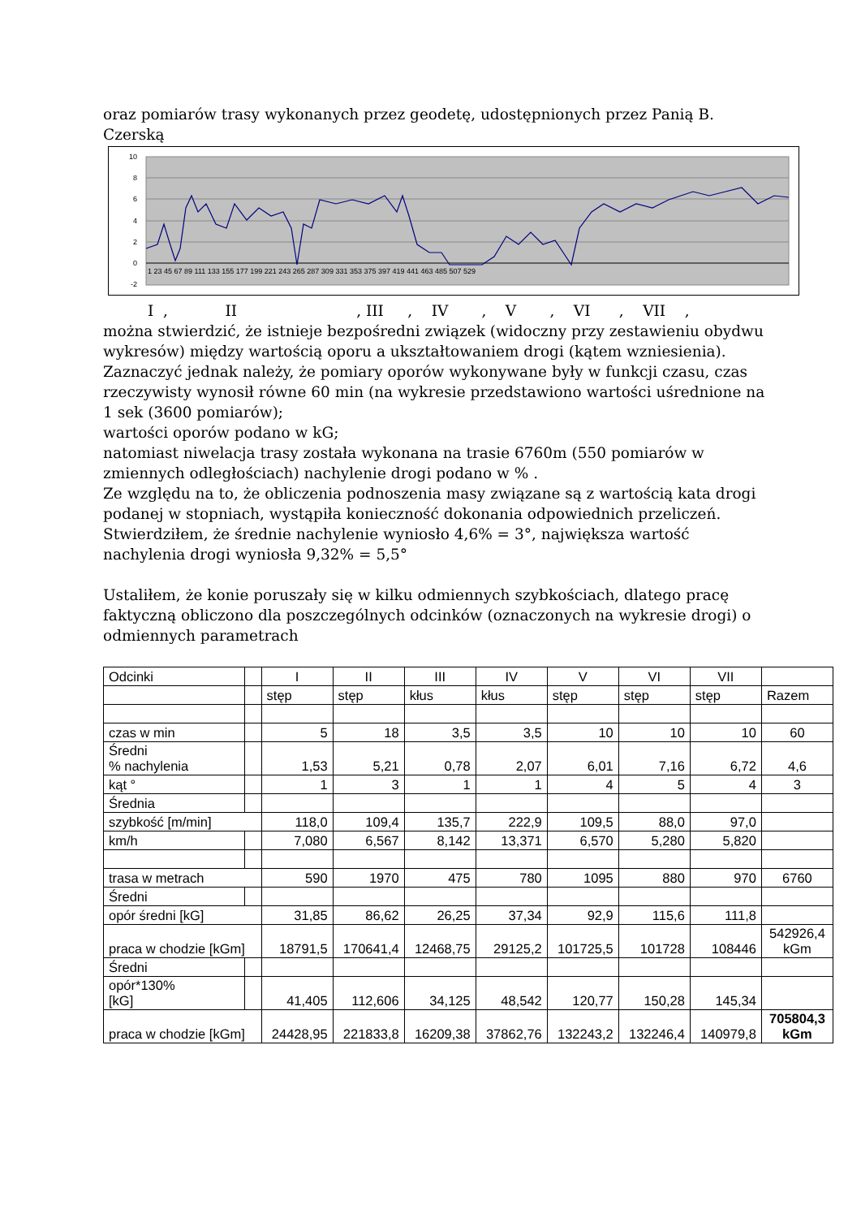oraz pomiarów trasy wykonanych przez geodetę, udostępnionych przez Panią B. Czerską
10
8
6
4
2
0
-2
1 23 45 67 89 111 133 155 177 199 221 243 265 287 309 331 353 375 397 419 441 463 485 507 529
I , II , III , IV , V , VI , VII ,
można stwierdzić, że istnieje bezpośredni związek (widoczny przy zestawieniu obydwu wykresów) między wartością oporu a ukształtowaniem drogi (kątem wzniesienia).
Zaznaczyć jednak należy, że pomiary oporów wykonywane były w funkcji czasu, czas rzeczywisty wynosił równe 60 min (na wykresie przedstawiono wartości uśrednione na 1 sek (3600 pomiarów);
wartości oporów podano w kG;
natomiast niwelacja trasy została wykonana na trasie 6760m (550 pomiarów w zmiennych odległościach) nachylenie drogi podano w % .
Ze względu na to, że obliczenia podnoszenia masy związane są z wartością kata drogi podanej w stopniach, wystąpiła konieczność dokonania odpowiednich przeliczeń.
Stwierdziłem, że średnie nachylenie wyniosło 4,6% = 3°, największa wartość nachylenia drogi wyniosła 9,32% = 5,5°
Ustaliłem, że konie poruszały się w kilku odmiennych szybkościach, dlatego pracę faktyczną obliczono dla poszczególnych odcinków (oznaczonych na wykresie drogi) o odmiennych parametrach
| Odcinki | | I | II | III | IV | V | VI | VII | |
| | | stęp | stęp | kłus | kłus | stęp | stęp | stęp | Razem |
| czas w min | | 5 | 18 | 3,5 | 3,5 | 10 | 10 | 10 | 60 |
| Średni % nachylenia | | 1,53 | 5,21 | 0,78 | 2,07 | 6,01 | 7,16 | 6,72 | 4,6 |
| kąt ° | | 1 | 3 | 1 | 1 | 4 | 5 | 4 | 3 |
| Średnia | | | | | | | | | |
| szybkość [m/min] | | 118,0 | 109,4 | 135,7 | 222,9 | 109,5 | 88,0 | 97,0 | |
| km/h | | 7,080 | 6,567 | 8,142 | 13,371 | 6,570 | 5,280 | 5,820 | |
| trasa w metrach | | 590 | 1970 | 475 | 780 | 1095 | 880 | 970 | 6760 |
| Średni | | | | | | | | | |
| opór średni [kG] | | 31,85 | 86,62 | 26,25 | 37,34 | 92,9 | 115,6 | 111,8 | |
| praca w chodzie [kGm] | | 18791,5 | 170641,4 | 12468,75 | 29125,2 | 101725,5 | 101728 | 108446 | 542926,4 kGm |
| Średni | | | | | | | | | |
| opór*130% [kG] | | 41,405 | 112,606 | 34,125 | 48,542 | 120,77 | 150,28 | 145,34 | |
| praca w chodzie [kGm] | | 24428,95 | 221833,8 | 16209,38 | 37862,76 | 132243,2 | 132246,4 | 140979,8 | 705804,3 kGm |